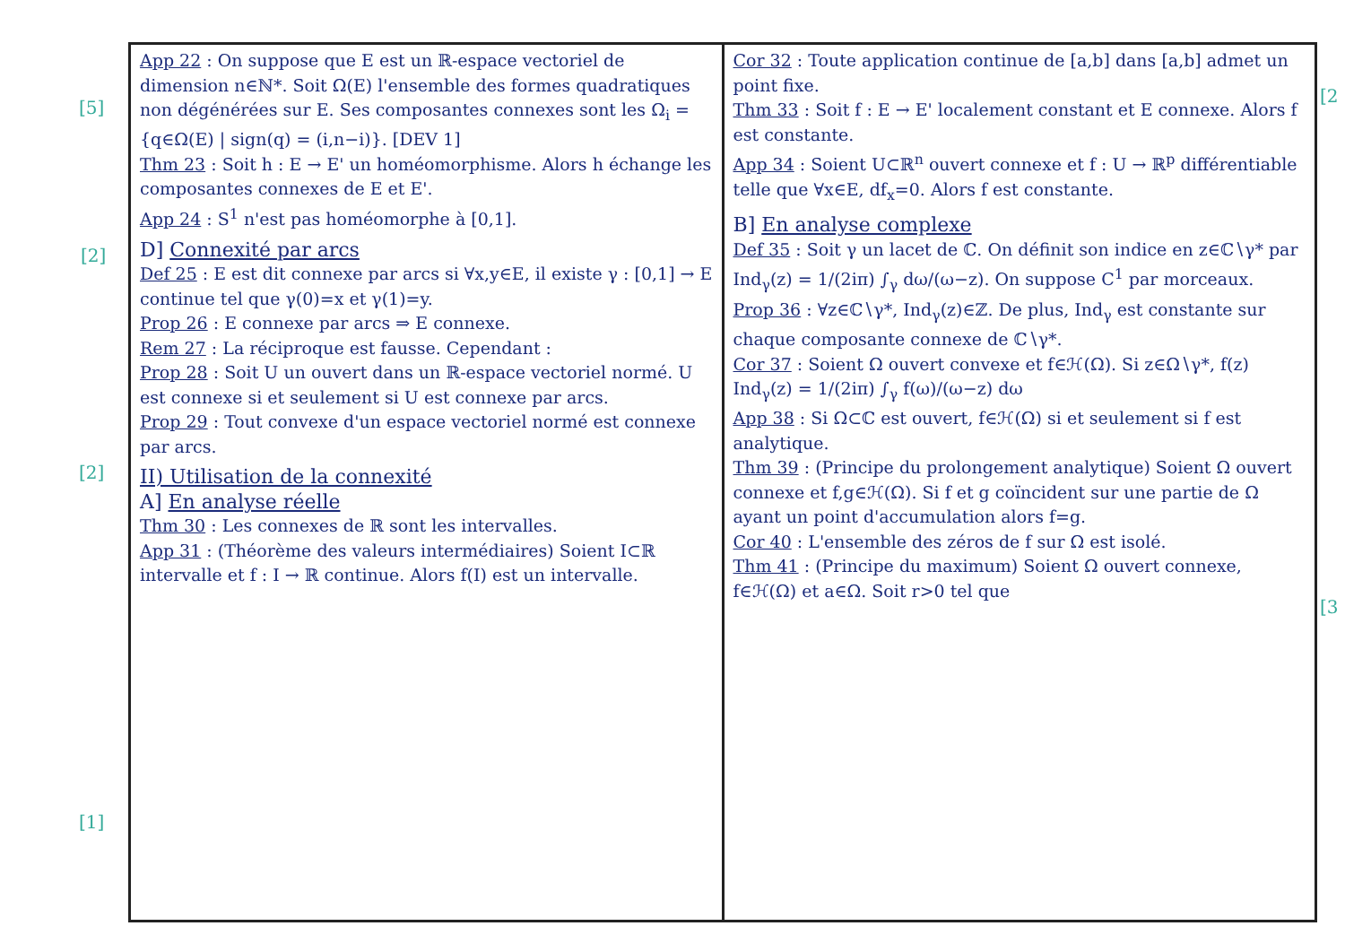[5]
[2]
[2]
[1]
App 22 : On suppose que E est un ℝ-espace vectoriel de dimension n∈ℕ*. Soit Ω(E) l'ensemble des formes quadratiques non dégénérées sur E. Ses composantes connexes sont les Ω<sub>i</sub> = {q∈Ω(E) | sign(q) = (i,n−i)}. [DEV 1]
Thm 23 : Soit h : E → E' un homéomorphisme. Alors h échange les composantes connexes de E et E'.
App 24 : S<sup>1</sup> n'est pas homéomorphe à [0,1].
D] Connexité par arcs
Def 25 : E est dit connexe par arcs si ∀x,y∈E, il existe γ : [0,1] → E continue tel que γ(0)=x et γ(1)=y.
Prop 26 : E connexe par arcs ⇒ E connexe.
Rem 27 : La réciproque est fausse. Cependant :
Prop 28 : Soit U un ouvert dans un ℝ-espace vectoriel normé. U est connexe si et seulement si U est connexe par arcs.
Prop 29 : Tout convexe d'un espace vectoriel normé est connexe par arcs.
II) Utilisation de la connexité
A] En analyse réelle
Thm 30 : Les connexes de ℝ sont les intervalles.
App 31 : (Théorème des valeurs intermédiaires) Soient I⊂ℝ intervalle et f : I → ℝ continue. Alors f(I) est un intervalle.
Cor 32 : Toute application continue de [a,b] dans [a,b] admet un point fixe.
Thm 33 : Soit f : E → E' localement constant et E connexe. Alors f est constante.
App 34 : Soient U⊂ℝ<sup>n</sup> ouvert connexe et f : U → ℝ<sup>p</sup> différentiable telle que ∀x∈E, df<sub>x</sub>=0. Alors f est constante.
B] En analyse complexe
Def 35 : Soit γ un lacet de ℂ. On définit son indice en z∈ℂ∖γ* par Ind<sub>γ</sub>(z) = 1/(2iπ) ∫<sub>γ</sub> dω/(ω−z). On suppose C<sup>1</sup> par morceaux.
Prop 36 : ∀z∈ℂ∖γ*, Ind<sub>γ</sub>(z)∈ℤ. De plus, Ind<sub>γ</sub> est constante sur chaque composante connexe de ℂ∖γ*.
Cor 37 : Soient Ω ouvert convexe et f∈ℋ(Ω). Si z∈Ω∖γ*, f(z) Ind<sub>γ</sub>(z) = 1/(2iπ) ∫<sub>γ</sub> f(ω)/(ω−z) dω
App 38 : Si Ω⊂ℂ est ouvert, f∈ℋ(Ω) si et seulement si f est analytique.
Thm 39 : (Principe du prolongement analytique) Soient Ω ouvert connexe et f,g∈ℋ(Ω). Si f et g coïncident sur une partie de Ω ayant un point d'accumulation alors f=g.
Cor 40 : L'ensemble des zéros de f sur Ω est isolé.
Thm 41 : (Principe du maximum) Soient Ω ouvert connexe, f∈ℋ(Ω) et a∈Ω. Soit r>0 tel que
[2
[3